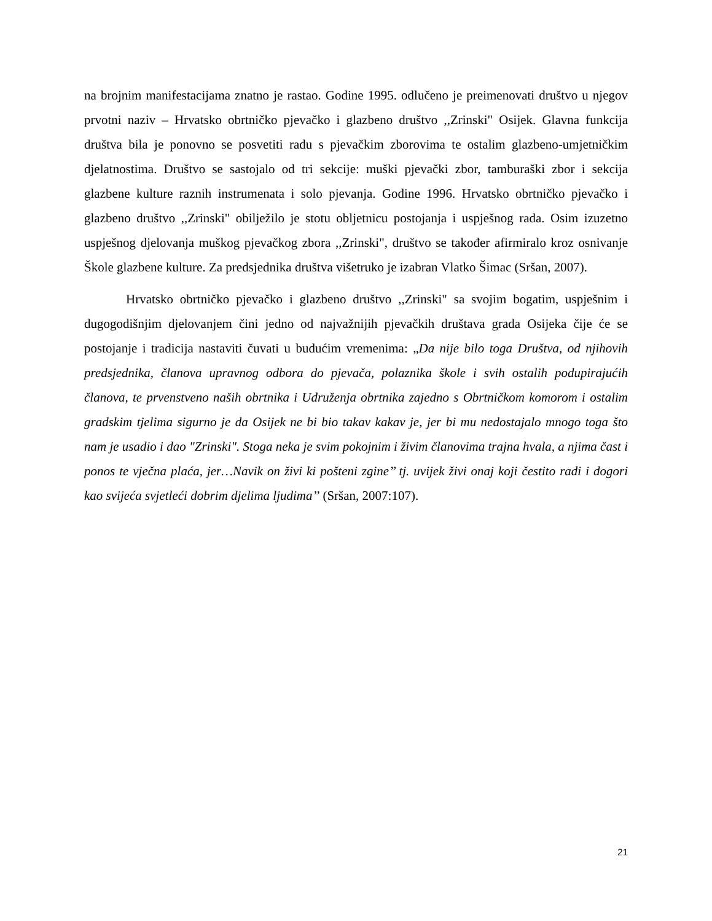na brojnim manifestacijama znatno je rastao. Godine 1995. odlučeno je preimenovati društvo u njegov prvotni naziv – Hrvatsko obrtničko pjevačko i glazbeno društvo ,,Zrinski" Osijek. Glavna funkcija društva bila je ponovno se posvetiti radu s pjevačkim zborovima te ostalim glazbeno-umjetničkim djelatnostima. Društvo se sastojalo od tri sekcije: muški pjevački zbor, tamburaški zbor i sekcija glazbene kulture raznih instrumenata i solo pjevanja. Godine 1996. Hrvatsko obrtničko pjevačko i glazbeno društvo ,,Zrinski" obilježilo je stotu obljetnicu postojanja i uspješnog rada. Osim izuzetno uspješnog djelovanja muškog pjevačkog zbora ,,Zrinski", društvo se također afirmiralo kroz osnivanje Škole glazbene kulture. Za predsjednika društva višetruko je izabran Vlatko Šimac (Sršan, 2007).
Hrvatsko obrtničko pjevačko i glazbeno društvo ,,Zrinski" sa svojim bogatim, uspješnim i dugogodišnjim djelovanjem čini jedno od najvažnijih pjevačkih društava grada Osijeka čije će se postojanje i tradicija nastaviti čuvati u budućim vremenima: „Da nije bilo toga Društva, od njihovih predsjednika, članova upravnog odbora do pjevača, polaznika škole i svih ostalih podupirajućih članova, te prvenstveno naših obrtnika i Udruženja obrtnika zajedno s Obrtničkom komorom i ostalim gradskim tjelima sigurno je da Osijek ne bi bio takav kakav je, jer bi mu nedostajalo mnogo toga što nam je usadio i dao "Zrinski". Stoga neka je svim pokojnim i živim članovima trajna hvala, a njima čast i ponos te vječna plaća, jer…Navik on živi ki pošteni zgine’’ tj. uvijek živi onaj koji čestito radi i dogori kao svijeća svjetleći dobrim djelima ljudima’’ (Sršan, 2007:107).
21